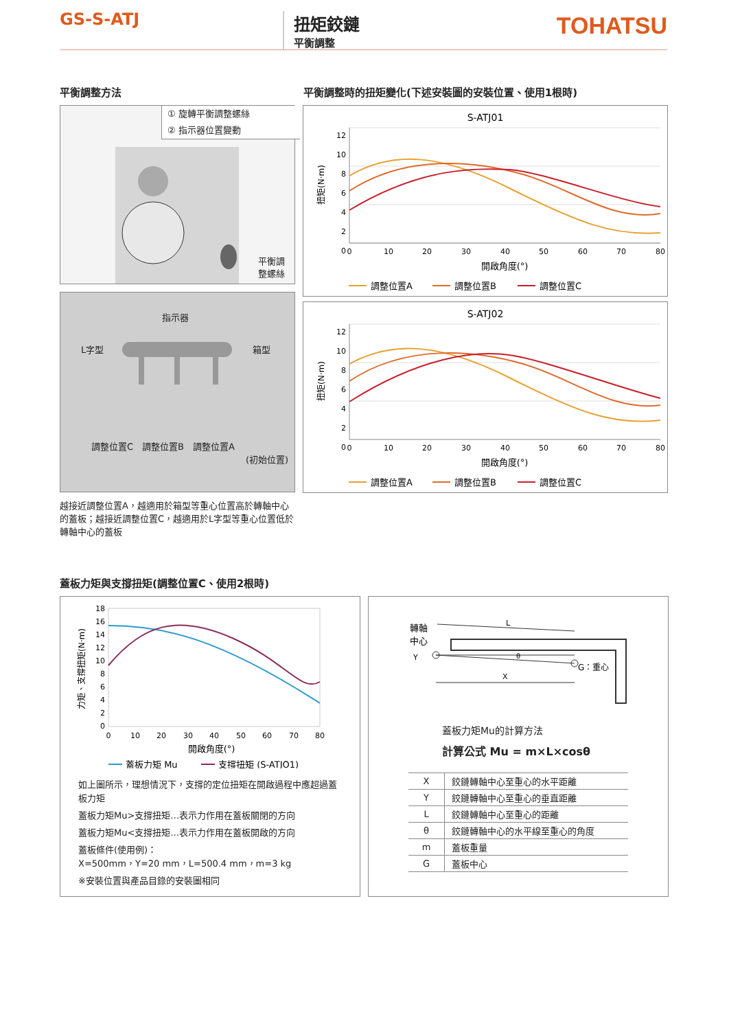GS-S-ATJ
扭矩鉸鏈
平衡調整
TOHATSU
平衡調整方法
平衡調整時的扭矩變化(下述安裝圖的安裝位置、使用1根時)
① 旋轉平衡調整螺絲
② 指示器位置變動
平衡調
整螺絲
指示器
L字型 箱型
調整位置C　調整位置B　調整位置A
(初始位置)
越接近調整位置A，越適用於箱型等重心位置高於轉軸中心的蓋板；越接近調整位置C，越適用於L字型等重心位置低於轉軸中心的蓋板
S-ATJ01
扭矩(N·m)
12
10
8
6
4
2
0
0
10
20
30
40
50
60
70
80
開啟角度(°)
調整位置A
調整位置B
調整位置C
S-ATJ02
扭矩(N·m)
12
10
8
6
4
2
0
0
10
20
30
40
50
60
70
80
開啟角度(°)
調整位置A
調整位置B
調整位置C
蓋板力矩與支撐扭矩(調整位置C、使用2根時)
力矩、支撐扭矩(N·m)
18
16
14
12
10
8
6
4
2
0
0
10
20
30
40
50
60
70
80
開啟角度(°)
蓋板力矩 Mu
支撐扭矩 (S-ATJO1)
如上圖所示，理想情況下，支撐的定位扭矩在開啟過程中應超過蓋板力矩
蓋板力矩Mu>支撐扭矩…表示力作用在蓋板關閉的方向
蓋板力矩Mu<支撐扭矩…表示力作用在蓋板開啟的方向
蓋板條件(使用例)：
X=500mm，Y=20 mm，L=500.4 mm，m=3 kg
※安裝位置與產品目錄的安裝圖相同
轉軸
中心
L
θ
Y
X
G：重心
蓋板力矩Mu的計算方法
計算公式 Mu = m×L×cosθ
| X | 鉸鏈轉軸中心至重心的水平距離 |
| Y | 鉸鏈轉軸中心至重心的垂直距離 |
| L | 鉸鏈轉軸中心至重心的距離 |
| θ | 鉸鏈轉軸中心的水平線至重心的角度 |
| m | 蓋板重量 |
| G | 蓋板中心 |